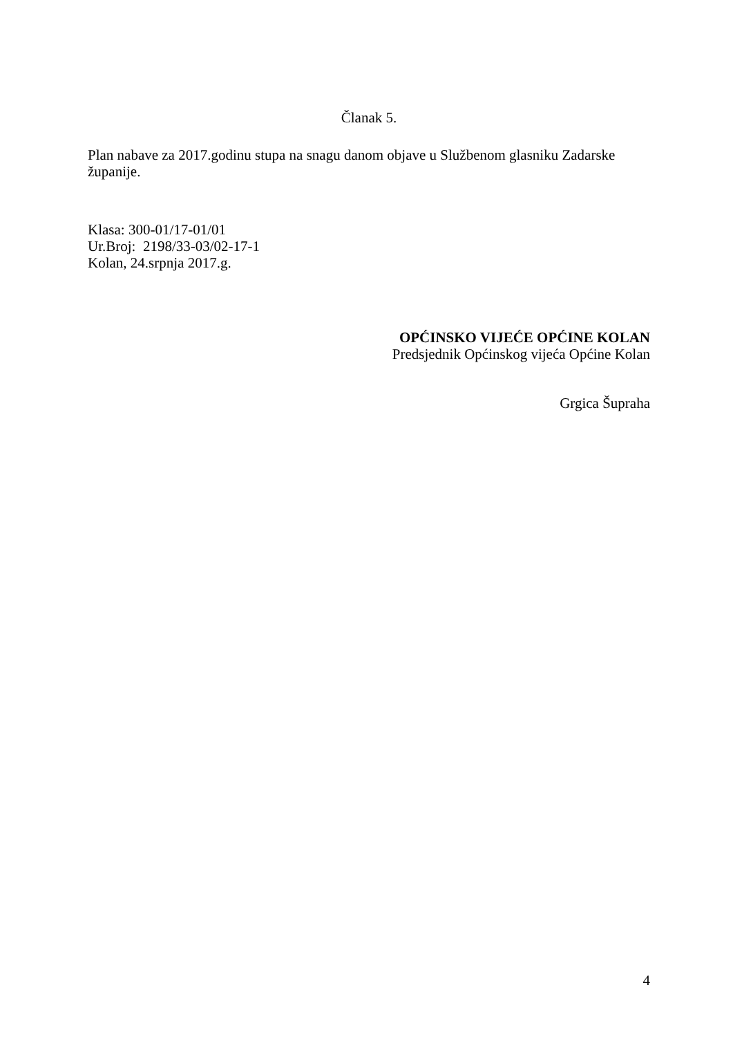Članak 5.
Plan nabave za 2017.godinu stupa na snagu danom objave u Službenom glasniku Zadarske županije.
Klasa: 300-01/17-01/01
Ur.Broj: 2198/33-03/02-17-1
Kolan, 24.srpnja 2017.g.
OPĆINSKO VIJEĆE OPĆINE KOLAN
Predsjednik Općinskog vijeća Općine Kolan
Grgica Šupraha
4